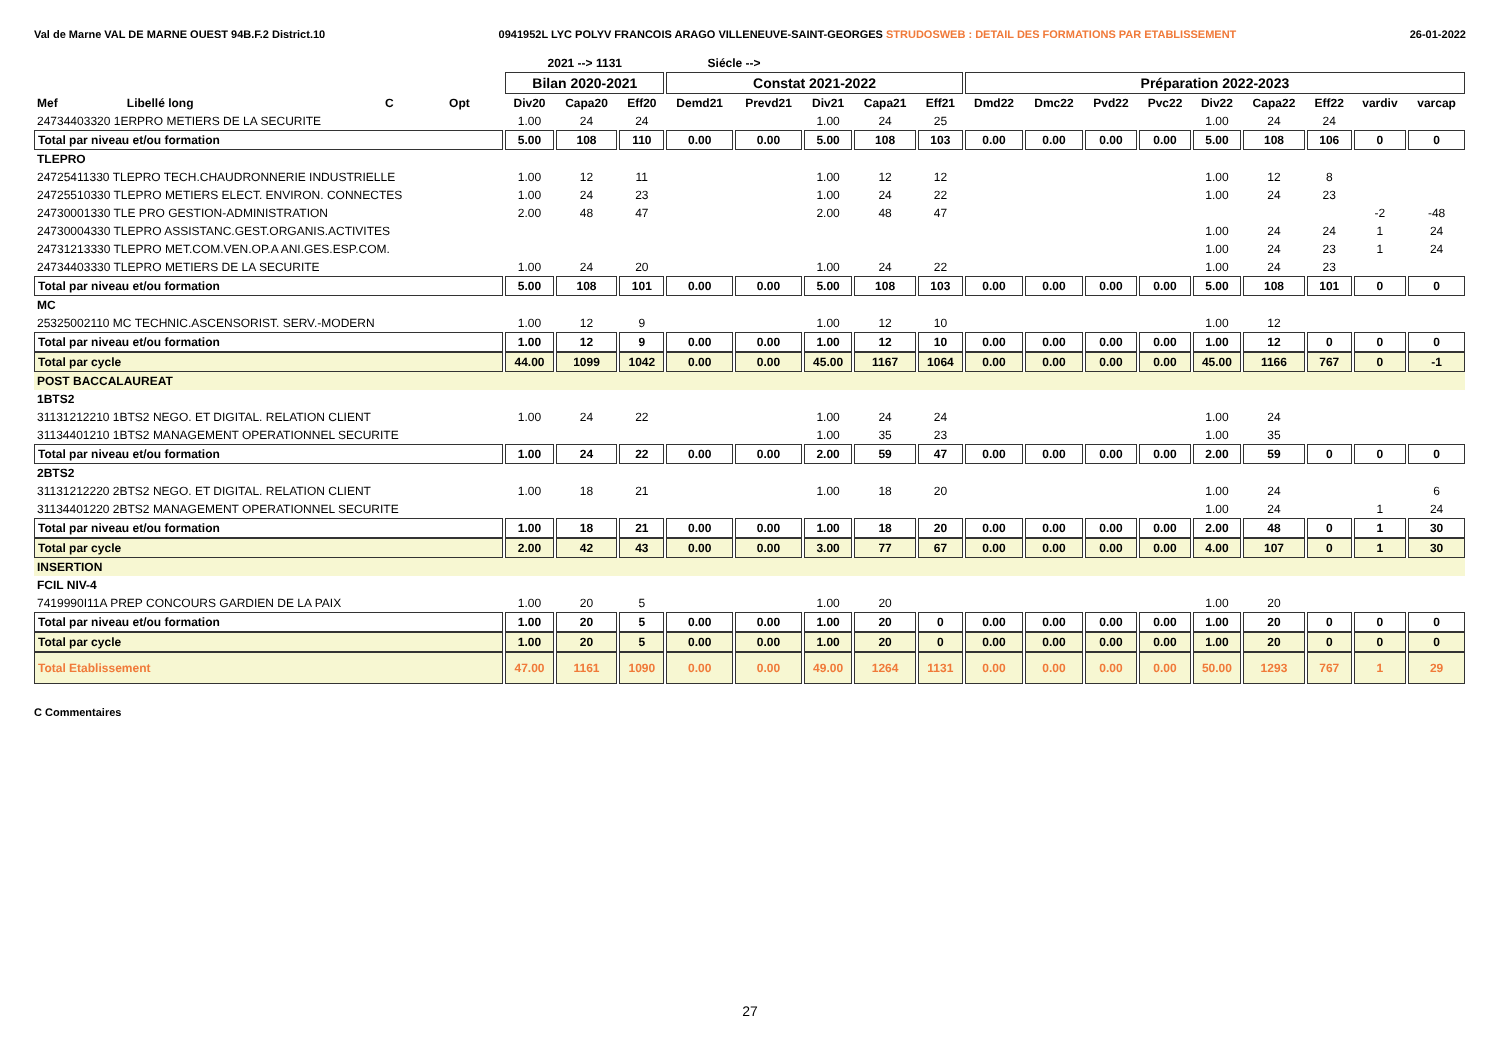Val de Marne VAL DE MARNE OUEST 94B.F.2 District.10 0941952L LYC POLYV FRANCOIS ARAGO VILLENEUVE-SAINT-GEORGES STRUDOSWEB : DETAIL DES FORMATIONS PAR ETABLISSEMENT 26-01-2022
| | | | | 2021 --> 1131 | | | Siécle --> | | | | | | | | | | | | | |
| --- | --- | --- | --- | --- | --- | --- | --- | --- | --- | --- | --- | --- | --- | --- | --- | --- | --- | --- | --- | --- |
| | | | | Bilan 2020-2021 | | | Constat 2021-2022 | | | | | Préparation 2022-2023 | | | | | | | | |
| Mef | Libellé long | C | Opt | Div20 | Capa20 | Eff20 | Demd21 | Prevd21 | Div21 | Capa21 | Eff21 | Dmd22 | Dmc22 | Pvd22 | Pvc22 | Div22 | Capa22 | Eff22 | vardiv | varcap |
| 24734403320 1ERPRO METIERS DE LA SECURITE | | | | 1.00 | 24 | 24 | | | 1.00 | 24 | 25 | | | | | 1.00 | 24 | 24 | | |
| Total par niveau et/ou formation | | | | 5.00 | 108 | 110 | 0.00 | 0.00 | 5.00 | 108 | 103 | 0.00 | 0.00 | 0.00 | 0.00 | 5.00 | 108 | 106 | 0 | 0 |
| TLEPRO | | | | | | | | | | | | | | | | | | | | |
| 24725411330 TLEPRO TECH.CHAUDRONNERIE INDUSTRIELLE | | | | 1.00 | 12 | 11 | | | 1.00 | 12 | 12 | | | | | 1.00 | 12 | 8 | | |
| 24725510330 TLEPRO METIERS ELECT. ENVIRON. CONNECTES | | | | 1.00 | 24 | 23 | | | 1.00 | 24 | 22 | | | | | 1.00 | 24 | 23 | | |
| 24730001330 TLE PRO GESTION-ADMINISTRATION | | | | 2.00 | 48 | 47 | | | 2.00 | 48 | 47 | | | | | | | | -2 | -48 |
| 24730004330 TLEPRO ASSISTANC.GEST.ORGANIS.ACTIVITES | | | | | | | | | | | | | | | | 1.00 | 24 | 24 | 1 | 24 |
| 24731213330 TLEPRO MET.COM.VEN.OP.A ANI.GES.ESP.COM. | | | | | | | | | | | | | | | | 1.00 | 24 | 23 | 1 | 24 |
| 24734403330 TLEPRO METIERS DE LA SECURITE | | | | 1.00 | 24 | 20 | | | 1.00 | 24 | 22 | | | | | 1.00 | 24 | 23 | | |
| Total par niveau et/ou formation | | | | 5.00 | 108 | 101 | 0.00 | 0.00 | 5.00 | 108 | 103 | 0.00 | 0.00 | 0.00 | 0.00 | 5.00 | 108 | 101 | 0 | 0 |
| MC | | | | | | | | | | | | | | | | | | | | |
| 25325002110 MC TECHNIC.ASCENSORIST. SERV.-MODERN | | | | 1.00 | 12 | 9 | | | 1.00 | 12 | 10 | | | | | 1.00 | 12 | | | |
| Total par niveau et/ou formation | | | | 1.00 | 12 | 9 | 0.00 | 0.00 | 1.00 | 12 | 10 | 0.00 | 0.00 | 0.00 | 0.00 | 1.00 | 12 | 0 | 0 | 0 |
| Total par cycle | | | | 44.00 | 1099 | 1042 | 0.00 | 0.00 | 45.00 | 1167 | 1064 | 0.00 | 0.00 | 0.00 | 0.00 | 45.00 | 1166 | 767 | 0 | -1 |
| POST BACCALAUREAT | | | | | | | | | | | | | | | | | | | | |
| 1BTS2 | | | | | | | | | | | | | | | | | | | | |
| 31131212210 1BTS2 NEGO. ET DIGITAL. RELATION CLIENT | | | | 1.00 | 24 | 22 | | | 1.00 | 24 | 24 | | | | | 1.00 | 24 | | | |
| 31134401210 1BTS2 MANAGEMENT OPERATIONNEL SECURITE | | | | | | | | | 1.00 | 35 | 23 | | | | | 1.00 | 35 | | | |
| Total par niveau et/ou formation | | | | 1.00 | 24 | 22 | 0.00 | 0.00 | 2.00 | 59 | 47 | 0.00 | 0.00 | 0.00 | 0.00 | 2.00 | 59 | 0 | 0 | 0 |
| 2BTS2 | | | | | | | | | | | | | | | | | | | | |
| 31131212220 2BTS2 NEGO. ET DIGITAL. RELATION CLIENT | | | | 1.00 | 18 | 21 | | | 1.00 | 18 | 20 | | | | | 1.00 | 24 | | | 6 |
| 31134401220 2BTS2 MANAGEMENT OPERATIONNEL SECURITE | | | | | | | | | | | | | | | | 1.00 | 24 | | 1 | 24 |
| Total par niveau et/ou formation | | | | 1.00 | 18 | 21 | 0.00 | 0.00 | 1.00 | 18 | 20 | 0.00 | 0.00 | 0.00 | 0.00 | 2.00 | 48 | 0 | 1 | 30 |
| Total par cycle | | | | 2.00 | 42 | 43 | 0.00 | 0.00 | 3.00 | 77 | 67 | 0.00 | 0.00 | 0.00 | 0.00 | 4.00 | 107 | 0 | 1 | 30 |
| INSERTION | | | | | | | | | | | | | | | | | | | | |
| FCIL NIV-4 | | | | | | | | | | | | | | | | | | | | |
| 7419990I11A PREP CONCOURS GARDIEN DE LA PAIX | | | | 1.00 | 20 | 5 | | | 1.00 | 20 | | | | | | 1.00 | 20 | | | |
| Total par niveau et/ou formation | | | | 1.00 | 20 | 5 | 0.00 | 0.00 | 1.00 | 20 | 0 | 0.00 | 0.00 | 0.00 | 0.00 | 1.00 | 20 | 0 | 0 | 0 |
| Total par cycle | | | | 1.00 | 20 | 5 | 0.00 | 0.00 | 1.00 | 20 | 0 | 0.00 | 0.00 | 0.00 | 0.00 | 1.00 | 20 | 0 | 0 | 0 |
| Total Etablissement | | | | 47.00 | 1161 | 1090 | 0.00 | 0.00 | 49.00 | 1264 | 1131 | 0.00 | 0.00 | 0.00 | 0.00 | 50.00 | 1293 | 767 | 1 | 29 |
C Commentaires
27